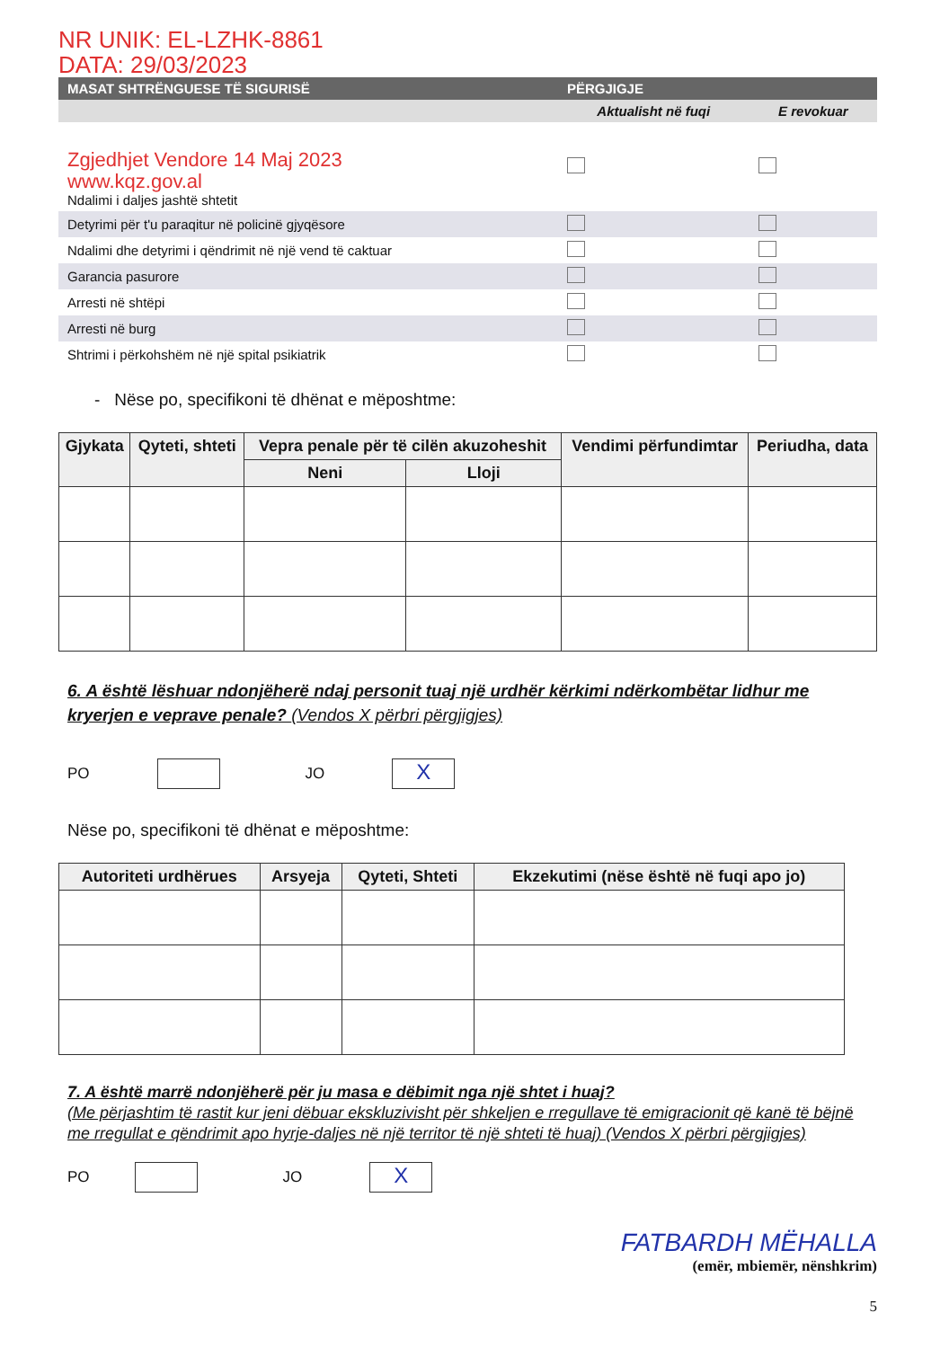NR UNIK: EL-LZHK-8861
DATA: 29/03/2023
| MASAT SHTRËNGUESE TË SIGURISË | PËRGJIGJE | |
| --- | --- | --- |
| | Aktualisht në fuqi | E revokuar |
| Zgjedhjet Vendore 14 Maj 2023 www.kqz.gov.al Ndalimi i daljes jashtë shtetit | | |
| Detyrimi për t'u paraqitur në policinë gjyqësore | | |
| Ndalimi dhe detyrimi i qëndrimit në një vend të caktuar | | |
| Garancia pasurore | | |
| Arresti në shtëpi | | |
| Arresti në burg | | |
| Shtrimi i përkohshëm në një spital psikiatrik | | |
- Nëse po, specifikoni të dhënat e mëposhtme:
| Gjykata | Qyteti, shteti | Vepra penale për të cilën akuzoheshit | | Vendimi përfundimtar | Periudha, data |
| --- | --- | --- | --- | --- | --- |
| | | Neni | Lloji | | |
6. A është lëshuar ndonjëherë ndaj personit tuaj një urdhër kërkimi ndërkombëtar lidhur me kryerjen e veprave penale? (Vendos X përbri përgjigjes)
PO
JO
X
Nëse po, specifikoni të dhënat e mëposhtme:
| Autoriteti urdhërues | Arsyeja | Qyteti, Shteti | Ekzekutimi (nëse është në fuqi apo jo) |
| --- | --- | --- | --- |
7. A është marrë ndonjëherë për ju masa e dëbimit nga një shtet i huaj?
(Me përjashtim të rastit kur jeni dëbuar ekskluzivisht për shkeljen e rregullave të emigracionit që kanë të bëjnë me rregullat e qëndrimit apo hyrje-daljes në një territor të një shteti të huaj) (Vendos X përbri përgjigjes)
PO
JO
X
FATBARDH MËHALLA
(emër, mbiemër, nënshkrim)
5